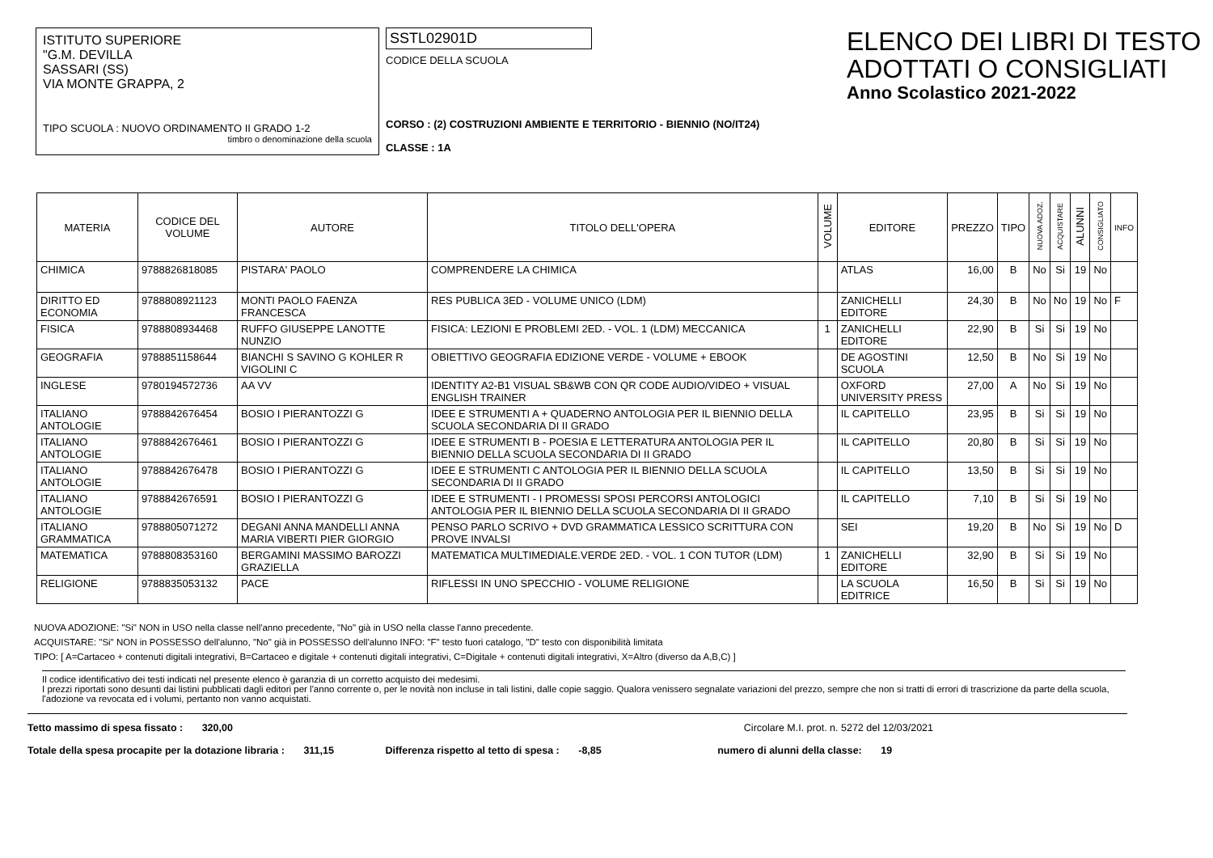ISTITUTO SUPERIORE
"G.M. DEVILLA
SASSARI (SS)
VIA MONTE GRAPPA, 2
TIPO SCUOLA : NUOVO ORDINAMENTO II GRADO 1-2
timbro o denominazione della scuola
SSTL02901D
CODICE DELLA SCUOLA
CORSO : (2) COSTRUZIONI AMBIENTE E TERRITORIO - BIENNIO (NO/IT24)
CLASSE : 1A
ELENCO DEI LIBRI DI TESTO
ADOTTATI O CONSIGLIATI
Anno Scolastico 2021-2022
| MATERIA | CODICE DEL VOLUME | AUTORE | TITOLO DELL'OPERA | VOLUME | EDITORE | PREZZO | TIPO | NUOVA ADOZ. | ACQUISTARE | ALUNNI | CONSIGLIATO | INFO |
| --- | --- | --- | --- | --- | --- | --- | --- | --- | --- | --- | --- | --- |
| CHIMICA | 9788826818085 | PISTARA' PAOLO | COMPRENDERE LA CHIMICA | | ATLAS | 16,00 | B | No | Si | 19 | No | |
| DIRITTO ED ECONOMIA | 9788808921123 | MONTI PAOLO FAENZA FRANCESCA | RES PUBLICA 3ED - VOLUME UNICO (LDM) | | ZANICHELLI EDITORE | 24,30 | B | No | No | 19 | No | F |
| FISICA | 9788808934468 | RUFFO GIUSEPPE LANOTTE NUNZIO | FISICA: LEZIONI E PROBLEMI 2ED. - VOL. 1 (LDM) MECCANICA | 1 | ZANICHELLI EDITORE | 22,90 | B | Si | Si | 19 | No | |
| GEOGRAFIA | 9788851158644 | BIANCHI S SAVINO G KOHLER R VIGOLINI C | OBIETTIVO GEOGRAFIA EDIZIONE VERDE - VOLUME + EBOOK | | DE AGOSTINI SCUOLA | 12,50 | B | No | Si | 19 | No | |
| INGLESE | 9780194572736 | AA VV | IDENTITY A2-B1 VISUAL SB&WB CON QR CODE AUDIO/VIDEO + VISUAL ENGLISH TRAINER | | OXFORD UNIVERSITY PRESS | 27,00 | A | No | Si | 19 | No | |
| ITALIANO ANTOLOGIE | 9788842676454 | BOSIO I PIERANTOZZI G | IDEE E STRUMENTI A + QUADERNO ANTOLOGIA PER IL BIENNIO DELLA SCUOLA SECONDARIA DI II GRADO | | IL CAPITELLO | 23,95 | B | Si | Si | 19 | No | |
| ITALIANO ANTOLOGIE | 9788842676461 | BOSIO I PIERANTOZZI G | IDEE E STRUMENTI B - POESIA E LETTERATURA ANTOLOGIA PER IL BIENNIO DELLA SCUOLA SECONDARIA DI II GRADO | | IL CAPITELLO | 20,80 | B | Si | Si | 19 | No | |
| ITALIANO ANTOLOGIE | 9788842676478 | BOSIO I PIERANTOZZI G | IDEE E STRUMENTI C ANTOLOGIA PER IL BIENNIO DELLA SCUOLA SECONDARIA DI II GRADO | | IL CAPITELLO | 13,50 | B | Si | Si | 19 | No | |
| ITALIANO ANTOLOGIE | 9788842676591 | BOSIO I PIERANTOZZI G | IDEE E STRUMENTI - I PROMESSI SPOSI PERCORSI ANTOLOGICI ANTOLOGIA PER IL BIENNIO DELLA SCUOLA SECONDARIA DI II GRADO | | IL CAPITELLO | 7,10 | B | Si | Si | 19 | No | |
| ITALIANO GRAMMATICA | 9788805071272 | DEGANI ANNA MANDELLI ANNA MARIA VIBERTI PIER GIORGIO | PENSO PARLO SCRIVO + DVD GRAMMATICA LESSICO SCRITTURA CON PROVE INVALSI | | SEI | 19,20 | B | No | Si | 19 | No | D |
| MATEMATICA | 9788808353160 | BERGAMINI MASSIMO BAROZZI GRAZIELLA | MATEMATICA MULTIMEDIALE.VERDE 2ED. - VOL. 1 CON TUTOR (LDM) | 1 | ZANICHELLI EDITORE | 32,90 | B | Si | Si | 19 | No | |
| RELIGIONE | 9788835053132 | PACE | RIFLESSI IN UNO SPECCHIO - VOLUME RELIGIONE | | LA SCUOLA EDITRICE | 16,50 | B | Si | Si | 19 | No | |
NUOVA ADOZIONE: "Si" NON in USO nella classe nell'anno precedente, "No" già in USO nella classe l'anno precedente.
ACQUISTARE: "Si" NON in POSSESSO dell'alunno, "No" già in POSSESSO dell'alunno INFO: "F" testo fuori catalogo, "D" testo con disponibilità limitata
TIPO: [ A=Cartaceo + contenuti digitali integrativi, B=Cartaceo e digitale + contenuti digitali integrativi, C=Digitale + contenuti digitali integrativi, X=Altro (diverso da A,B,C) ]
Il codice identificativo dei testi indicati nel presente elenco è garanzia di un corretto acquisto dei medesimi.
I prezzi riportati sono desunti dai listini pubblicati dagli editori per l'anno corrente o, per le novità non incluse in tali listini, dalle copie saggio. Qualora venissero segnalate variazioni del prezzo, sempre che non si tratti di errori di trascrizione da parte della scuola, l'adozione va revocata ed i volumi, pertanto non vanno acquistati.
Tetto massimo di spesa fissato : 320,00 Circolare M.I. prot. n. 5272 del 12/03/2021
Totale della spesa procapite per la dotazione libraria : 311,15 Differenza rispetto al tetto di spesa : -8,85 numero di alunni della classe: 19